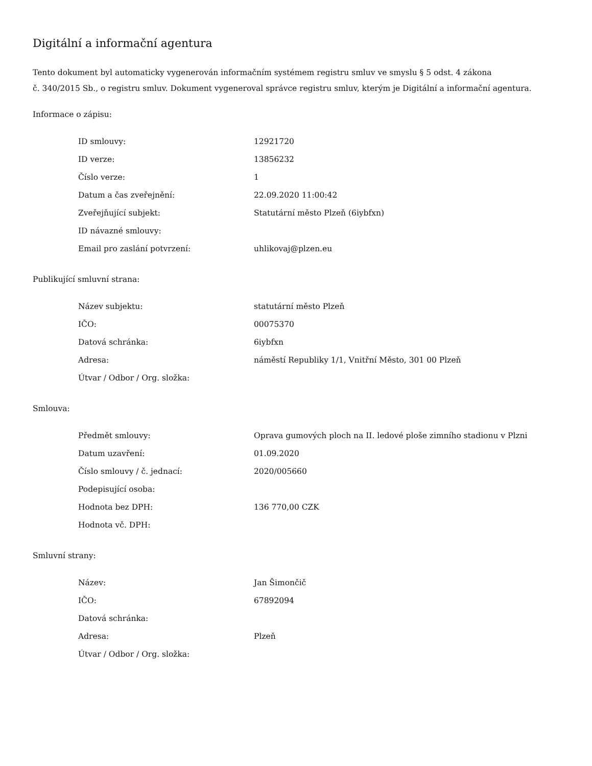Digitální a informační agentura
Tento dokument byl automaticky vygenerován informačním systémem registru smluv ve smyslu § 5 odst. 4 zákona
č. 340/2015 Sb., o registru smluv. Dokument vygeneroval správce registru smluv, kterým je Digitální a informační agentura.
Informace o zápisu:
| ID smlouvy: | 12921720 |
| ID verze: | 13856232 |
| Číslo verze: | 1 |
| Datum a čas zveřejnění: | 22.09.2020 11:00:42 |
| Zveřejňující subjekt: | Statutární město Plzeň (6iybfxn) |
| ID návazné smlouvy: | |
| Email pro zaslání potvrzení: | uhlikovaj@plzen.eu |
Publikující smluvní strana:
| Název subjektu: | statutární město Plzeň |
| IČO: | 00075370 |
| Datová schránka: | 6iybfxn |
| Adresa: | náměstí Republiky 1/1, Vnitřní Město, 301 00 Plzeň |
| Útvar / Odbor / Org. složka: | |
Smlouva:
| Předmět smlouvy: | Oprava gumových ploch na II. ledové ploše zimního stadionu v Plzni |
| Datum uzavření: | 01.09.2020 |
| Číslo smlouvy / č. jednací: | 2020/005660 |
| Podepisující osoba: | |
| Hodnota bez DPH: | 136 770,00 CZK |
| Hodnota vč. DPH: | |
Smluvní strany:
| Název: | Jan Šimončič |
| IČO: | 67892094 |
| Datová schránka: | |
| Adresa: | Plzeň |
| Útvar / Odbor / Org. složka: | |